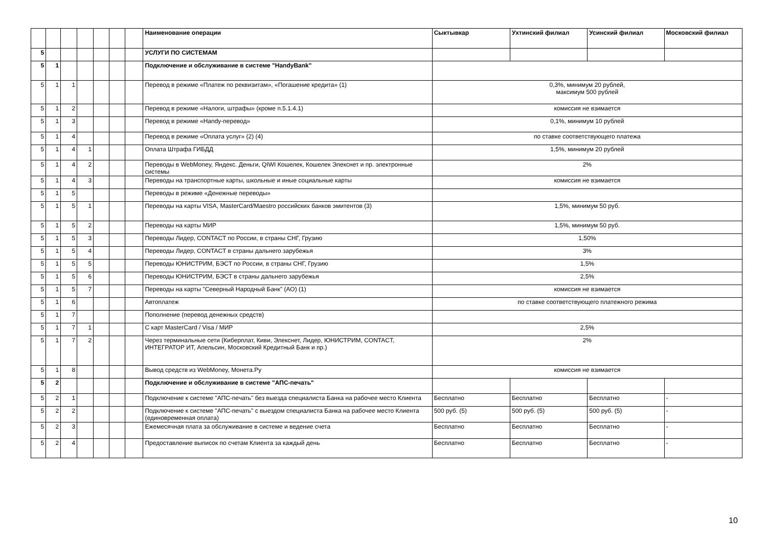| | | | | | | | Наименование операции | Сыктывкар | Ухтинский филиал | Усинский филиал | Московский филиал |
| --- | --- | --- | --- | --- | --- | --- | --- | --- | --- | --- | --- |
| 5 | | | | | | | УСЛУГИ ПО СИСТЕМАМ | | | | |
| 5 | 1 | | | | | | Подключение и обслуживание в системе "HandyBank" | | | | |
| 5 | 1 | 1 | | | | | Перевод в режиме «Платеж по реквизитам», «Погашение кредита» (1) | 0,3%, минимум 20 рублей, максимум 500 рублей | | | |
| 5 | 1 | 2 | | | | | Перевод в режиме «Налоги, штрафы» (кроме п.5.1.4.1) | комиссия не взимается | | | |
| 5 | 1 | 3 | | | | | Перевод в режиме «Handy-перевод» | 0,1%, минимум 10 рублей | | | |
| 5 | 1 | 4 | | | | | Перевод в режиме «Оплата услуг» (2) (4) | по ставке соответствующего платежа | | | |
| 5 | 1 | 4 | 1 | | | | Оплата Штрафа ГИБДД | 1,5%, минимум 20 рублей | | | |
| 5 | 1 | 4 | 2 | | | | Переводы в WebMoney, Яндекс. Деньги, QIWI Кошелек, Кошелек Элекснет и пр. электронные системы | 2% | | | |
| 5 | 1 | 4 | 3 | | | | Переводы на транспортные карты, школьные и иные социальные карты | комиссия не взимается | | | |
| 5 | 1 | 5 | | | | | Переводы в режиме «Денежные переводы» | | | | |
| 5 | 1 | 5 | 1 | | | | Переводы на карты VISA, MasterCard/Maestro российских банков эмитентов (3) | 1,5%, минимум 50 руб. | | | |
| 5 | 1 | 5 | 2 | | | | Переводы на карты МИР | 1,5%, минимум 50 руб. | | | |
| 5 | 1 | 5 | 3 | | | | Переводы Лидер, CONTACT по России, в страны СНГ, Грузию | 1,50% | | | |
| 5 | 1 | 5 | 4 | | | | Переводы Лидер, CONTACT в страны дальнего зарубежья | 3% | | | |
| 5 | 1 | 5 | 5 | | | | Переводы ЮНИСТРИМ, БЭСТ по России, в страны СНГ, Грузию | 1,5% | | | |
| 5 | 1 | 5 | 6 | | | | Переводы ЮНИСТРИМ, БЭСТ в страны дальнего зарубежья | 2,5% | | | |
| 5 | 1 | 5 | 7 | | | | Переводы на карты "Северный Народный Банк" (АО) (1) | комиссия не взимается | | | |
| 5 | 1 | 6 | | | | | Автоплатеж | по ставке соответствующего платежного режима | | | |
| 5 | 1 | 7 | | | | | Пополнение (перевод денежных средств) | | | | |
| 5 | 1 | 7 | 1 | | | | С карт MasterCard / Visa / МИР | 2,5% | | | |
| 5 | 1 | 7 | 2 | | | | Через терминальные сети (Киберплат, Киви, Элекснет, Лидер, ЮНИСТРИМ, CONTACT, ИНТЕГРАТОР ИТ, Апельсин, Московский Кредитный Банк и пр.) | 2% | | | |
| 5 | 1 | 8 | | | | | Вывод средств из WebMoney, Монета.Ру | комиссия не взимается | | | |
| 5 | 2 | | | | | | Подключение и обслуживание в системе "АПС-печать" | | | | |
| 5 | 2 | 1 | | | | | Подключение к системе "АПС-печать" без выезда специалиста Банка на рабочее место Клиента | Бесплатно | Бесплатно | Бесплатно | - |
| 5 | 2 | 2 | | | | | Подключение к системе "АПС-печать" с выездом специалиста Банка на рабочее место Клиента (единовременная оплата) | 500 руб. (5) | 500 руб. (5) | 500 руб. (5) | - |
| 5 | 2 | 3 | | | | | Ежемесячная плата за обслуживание в системе и ведение счета | Бесплатно | Бесплатно | Бесплатно | - |
| 5 | 2 | 4 | | | | | Предоставление выписок по счетам Клиента за каждый день | Бесплатно | Бесплатно | Бесплатно | - |
10